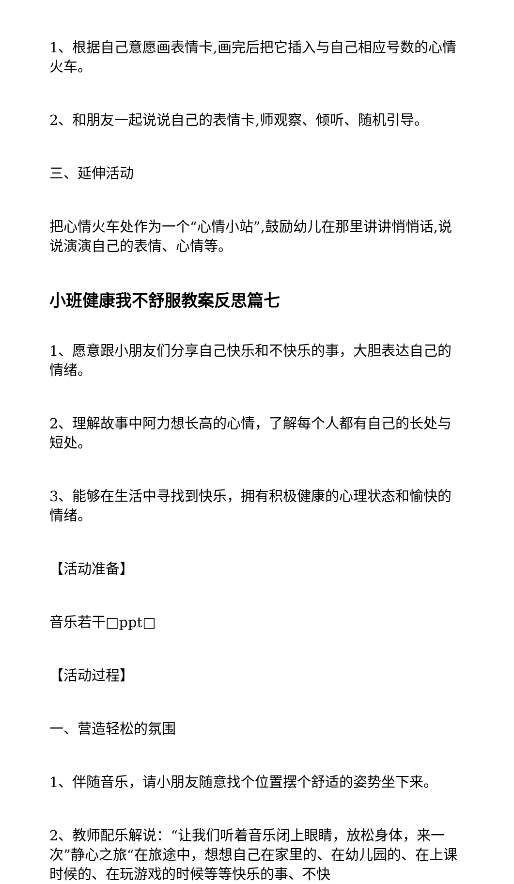1、根据自己意愿画表情卡,画完后把它插入与自己相应号数的心情火车。
2、和朋友一起说说自己的表情卡,师观察、倾听、随机引导。
三、延伸活动
把心情火车处作为一个“心情小站”,鼓励幼儿在那里讲讲悄悄话,说说演演自己的表情、心情等。
小班健康我不舒服教案反思篇七
1、愿意跟小朋友们分享自己快乐和不快乐的事，大胆表达自己的情绪。
2、理解故事中阿力想长高的心情，了解每个人都有自己的长处与短处。
3、能够在生活中寻找到快乐，拥有积极健康的心理状态和愉快的情绪。
【活动准备】
音乐若干□ppt□
【活动过程】
一、营造轻松的氛围
1、伴随音乐，请小朋友随意找个位置摆个舒适的姿势坐下来。
2、教师配乐解说：“让我们听着音乐闭上眼睛，放松身体，来一次”静心之旅“在旅途中，想想自己在家里的、在幼儿园的、在上课时候的、在玩游戏的时候等等快乐的事、不快